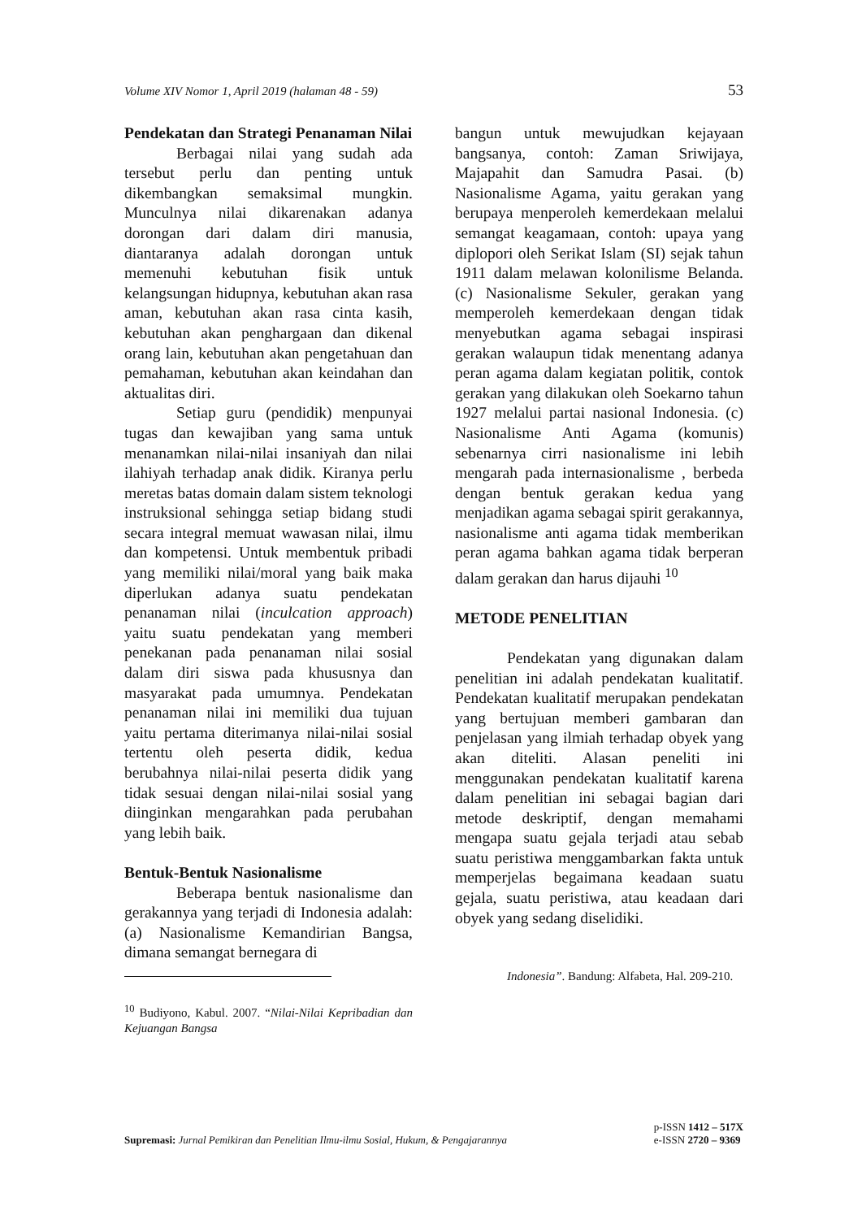Volume XIV Nomor 1, April 2019 (halaman 48 - 59) 53
Pendekatan dan Strategi Penanaman Nilai
Berbagai nilai yang sudah ada tersebut perlu dan penting untuk dikembangkan semaksimal mungkin. Munculnya nilai dikarenakan adanya dorongan dari dalam diri manusia, diantaranya adalah dorongan untuk memenuhi kebutuhan fisik untuk kelangsungan hidupnya, kebutuhan akan rasa aman, kebutuhan akan rasa cinta kasih, kebutuhan akan penghargaan dan dikenal orang lain, kebutuhan akan pengetahuan dan pemahaman, kebutuhan akan keindahan dan aktualitas diri.
Setiap guru (pendidik) menpunyai tugas dan kewajiban yang sama untuk menanamkan nilai-nilai insaniyah dan nilai ilahiyah terhadap anak didik. Kiranya perlu meretas batas domain dalam sistem teknologi instruksional sehingga setiap bidang studi secara integral memuat wawasan nilai, ilmu dan kompetensi. Untuk membentuk pribadi yang memiliki nilai/moral yang baik maka diperlukan adanya suatu pendekatan penanaman nilai (inculcation approach) yaitu suatu pendekatan yang memberi penekanan pada penanaman nilai sosial dalam diri siswa pada khususnya dan masyarakat pada umumnya. Pendekatan penanaman nilai ini memiliki dua tujuan yaitu pertama diterimanya nilai-nilai sosial tertentu oleh peserta didik, kedua berubahnya nilai-nilai peserta didik yang tidak sesuai dengan nilai-nilai sosial yang diinginkan mengarahkan pada perubahan yang lebih baik.
Bentuk-Bentuk Nasionalisme
Beberapa bentuk nasionalisme dan gerakannya yang terjadi di Indonesia adalah: (a) Nasionalisme Kemandirian Bangsa, dimana semangat bernegara di
<sup>10</sup> Budiyono, Kabul. 2007. “Nilai-Nilai Kepribadian dan Kejuangan Bangsa
bangun untuk mewujudkan kejayaan bangsanya, contoh: Zaman Sriwijaya, Majapahit dan Samudra Pasai. (b) Nasionalisme Agama, yaitu gerakan yang berupaya menperoleh kemerdekaan melalui semangat keagamaan, contoh: upaya yang diplopori oleh Serikat Islam (SI) sejak tahun 1911 dalam melawan kolonilisme Belanda. (c) Nasionalisme Sekuler, gerakan yang memperoleh kemerdekaan dengan tidak menyebutkan agama sebagai inspirasi gerakan walaupun tidak menentang adanya peran agama dalam kegiatan politik, contok gerakan yang dilakukan oleh Soekarno tahun 1927 melalui partai nasional Indonesia. (c) Nasionalisme Anti Agama (komunis) sebenarnya cirri nasionalisme ini lebih mengarah pada internasionalisme , berbeda dengan bentuk gerakan kedua yang menjadikan agama sebagai spirit gerakannya, nasionalisme anti agama tidak memberikan peran agama bahkan agama tidak berperan dalam gerakan dan harus dijauhi <sup>10</sup>
METODE PENELITIAN
Pendekatan yang digunakan dalam penelitian ini adalah pendekatan kualitatif. Pendekatan kualitatif merupakan pendekatan yang bertujuan memberi gambaran dan penjelasan yang ilmiah terhadap obyek yang akan diteliti. Alasan peneliti ini menggunakan pendekatan kualitatif karena dalam penelitian ini sebagai bagian dari metode deskriptif, dengan memahami mengapa suatu gejala terjadi atau sebab suatu peristiwa menggambarkan fakta untuk memperjelas begaimana keadaan suatu gejala, suatu peristiwa, atau keadaan dari obyek yang sedang diselidiki.
Indonesia”. Bandung: Alfabeta, Hal. 209-210.
Supremasi: Jurnal Pemikiran dan Penelitian Ilmu-ilmu Sosial, Hukum, & Pengajarannya
p-ISSN 1412 – 517X
e-ISSN 2720 – 9369